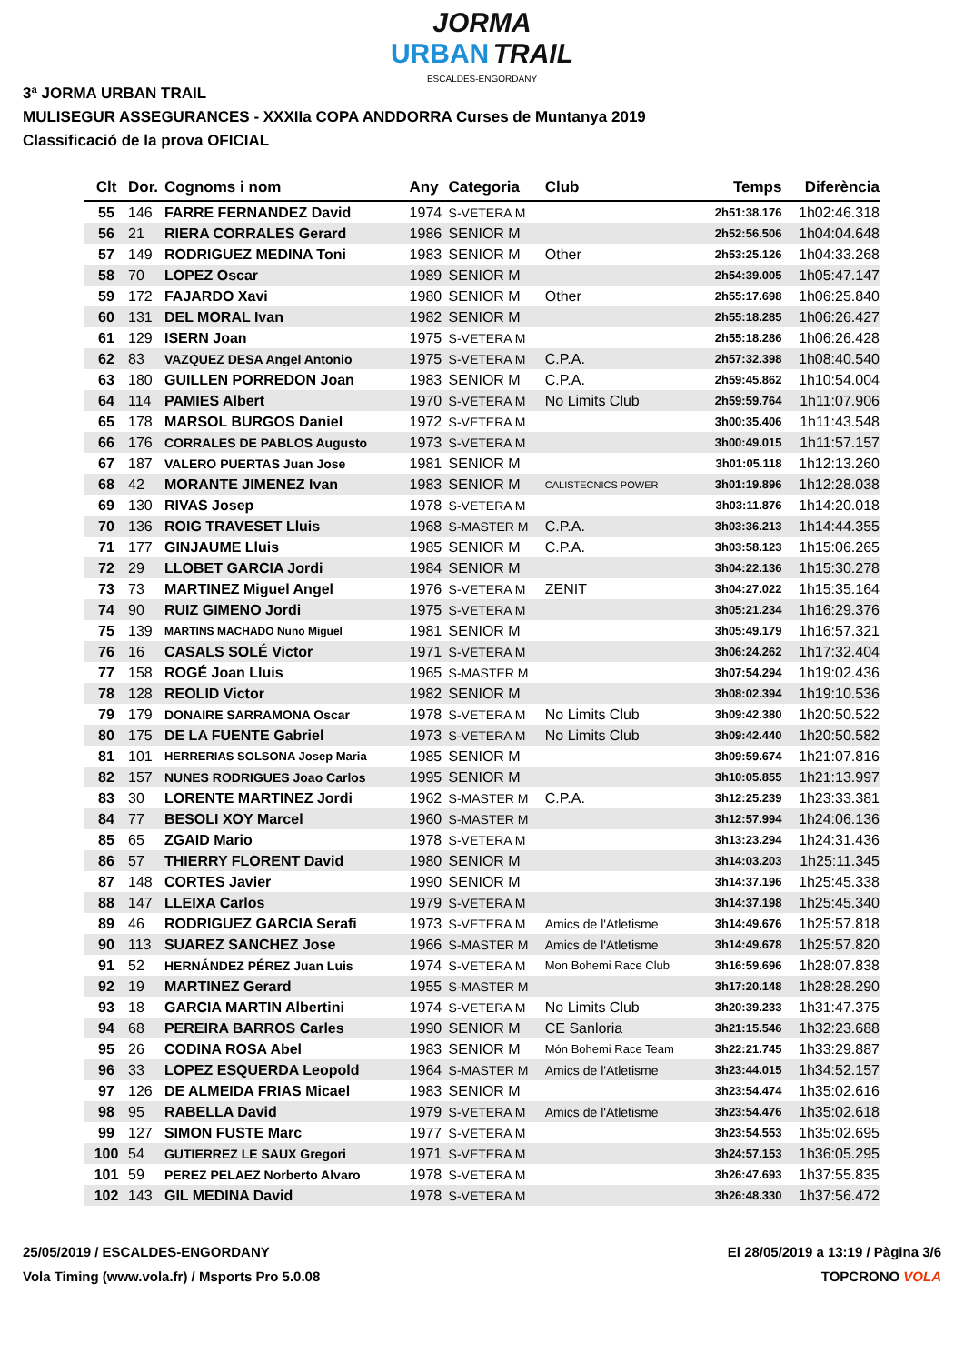JORMA
URBAN TRAIL
ESCALDES-ENGORDANY
3ª JORMA URBAN TRAIL
MULISEGUR ASSEGURANCES - XXXIIa COPA ANDDORRA Curses de Muntanya 2019
Classificació de la prova OFICIAL
| Clt | Dor. | Cognoms i nom | Any | Categoria | Club | Temps | Diferència |
| --- | --- | --- | --- | --- | --- | --- | --- |
| 55 | 146 | FARRE FERNANDEZ David | 1974 | S-VETERA M | | 2h51:38.176 | 1h02:46.318 |
| 56 | 21 | RIERA CORRALES Gerard | 1986 | SENIOR M | | 2h52:56.506 | 1h04:04.648 |
| 57 | 149 | RODRIGUEZ MEDINA Toni | 1983 | SENIOR M | Other | 2h53:25.126 | 1h04:33.268 |
| 58 | 70 | LOPEZ Oscar | 1989 | SENIOR M | | 2h54:39.005 | 1h05:47.147 |
| 59 | 172 | FAJARDO Xavi | 1980 | SENIOR M | Other | 2h55:17.698 | 1h06:25.840 |
| 60 | 131 | DEL MORAL Ivan | 1982 | SENIOR M | | 2h55:18.285 | 1h06:26.427 |
| 61 | 129 | ISERN Joan | 1975 | S-VETERA M | | 2h55:18.286 | 1h06:26.428 |
| 62 | 83 | VAZQUEZ DESA Angel Antonio | 1975 | S-VETERA M | C.P.A. | 2h57:32.398 | 1h08:40.540 |
| 63 | 180 | GUILLEN PORREDON Joan | 1983 | SENIOR M | C.P.A. | 2h59:45.862 | 1h10:54.004 |
| 64 | 114 | PAMIES Albert | 1970 | S-VETERA M | No Limits Club | 2h59:59.764 | 1h11:07.906 |
| 65 | 178 | MARSOL BURGOS Daniel | 1972 | S-VETERA M | | 3h00:35.406 | 1h11:43.548 |
| 66 | 176 | CORRALES DE PABLOS Augusto | 1973 | S-VETERA M | | 3h00:49.015 | 1h11:57.157 |
| 67 | 187 | VALERO PUERTAS Juan Jose | 1981 | SENIOR M | | 3h01:05.118 | 1h12:13.260 |
| 68 | 42 | MORANTE JIMENEZ Ivan | 1983 | SENIOR M | CALISTECNICS POWER | 3h01:19.896 | 1h12:28.038 |
| 69 | 130 | RIVAS Josep | 1978 | S-VETERA M | | 3h03:11.876 | 1h14:20.018 |
| 70 | 136 | ROIG TRAVESET Lluis | 1968 | S-MASTER M | C.P.A. | 3h03:36.213 | 1h14:44.355 |
| 71 | 177 | GINJAUME Lluis | 1985 | SENIOR M | C.P.A. | 3h03:58.123 | 1h15:06.265 |
| 72 | 29 | LLOBET GARCIA Jordi | 1984 | SENIOR M | | 3h04:22.136 | 1h15:30.278 |
| 73 | 73 | MARTINEZ Miguel Angel | 1976 | S-VETERA M | ZENIT | 3h04:27.022 | 1h15:35.164 |
| 74 | 90 | RUIZ GIMENO Jordi | 1975 | S-VETERA M | | 3h05:21.234 | 1h16:29.376 |
| 75 | 139 | MARTINS MACHADO Nuno Miguel | 1981 | SENIOR M | | 3h05:49.179 | 1h16:57.321 |
| 76 | 16 | CASALS SOLÉ Victor | 1971 | S-VETERA M | | 3h06:24.262 | 1h17:32.404 |
| 77 | 158 | ROGÉ Joan Lluis | 1965 | S-MASTER M | | 3h07:54.294 | 1h19:02.436 |
| 78 | 128 | REOLID Victor | 1982 | SENIOR M | | 3h08:02.394 | 1h19:10.536 |
| 79 | 179 | DONAIRE SARRAMONA Oscar | 1978 | S-VETERA M | No Limits Club | 3h09:42.380 | 1h20:50.522 |
| 80 | 175 | DE LA FUENTE Gabriel | 1973 | S-VETERA M | No Limits Club | 3h09:42.440 | 1h20:50.582 |
| 81 | 101 | HERRERIAS SOLSONA Josep Maria | 1985 | SENIOR M | | 3h09:59.674 | 1h21:07.816 |
| 82 | 157 | NUNES RODRIGUES Joao Carlos | 1995 | SENIOR M | | 3h10:05.855 | 1h21:13.997 |
| 83 | 30 | LORENTE MARTINEZ Jordi | 1962 | S-MASTER M | C.P.A. | 3h12:25.239 | 1h23:33.381 |
| 84 | 77 | BESOLI XOY Marcel | 1960 | S-MASTER M | | 3h12:57.994 | 1h24:06.136 |
| 85 | 65 | ZGAID Mario | 1978 | S-VETERA M | | 3h13:23.294 | 1h24:31.436 |
| 86 | 57 | THIERRY FLORENT David | 1980 | SENIOR M | | 3h14:03.203 | 1h25:11.345 |
| 87 | 148 | CORTES Javier | 1990 | SENIOR M | | 3h14:37.196 | 1h25:45.338 |
| 88 | 147 | LLEIXA Carlos | 1979 | S-VETERA M | | 3h14:37.198 | 1h25:45.340 |
| 89 | 46 | RODRIGUEZ GARCIA Serafi | 1973 | S-VETERA M | Amics de l'Atletisme | 3h14:49.676 | 1h25:57.818 |
| 90 | 113 | SUAREZ SANCHEZ Jose | 1966 | S-MASTER M | Amics de l'Atletisme | 3h14:49.678 | 1h25:57.820 |
| 91 | 52 | HERNÁNDEZ PÉREZ Juan Luis | 1974 | S-VETERA M | Mon Bohemi Race Club | 3h16:59.696 | 1h28:07.838 |
| 92 | 19 | MARTINEZ Gerard | 1955 | S-MASTER M | | 3h17:20.148 | 1h28:28.290 |
| 93 | 18 | GARCIA MARTIN Albertini | 1974 | S-VETERA M | No Limits Club | 3h20:39.233 | 1h31:47.375 |
| 94 | 68 | PEREIRA BARROS Carles | 1990 | SENIOR M | CE Sanloria | 3h21:15.546 | 1h32:23.688 |
| 95 | 26 | CODINA ROSA Abel | 1983 | SENIOR M | Món Bohemi Race Team | 3h22:21.745 | 1h33:29.887 |
| 96 | 33 | LOPEZ ESQUERDA Leopold | 1964 | S-MASTER M | Amics de l'Atletisme | 3h23:44.015 | 1h34:52.157 |
| 97 | 126 | DE ALMEIDA FRIAS Micael | 1983 | SENIOR M | | 3h23:54.474 | 1h35:02.616 |
| 98 | 95 | RABELLA David | 1979 | S-VETERA M | Amics de l'Atletisme | 3h23:54.476 | 1h35:02.618 |
| 99 | 127 | SIMON FUSTE Marc | 1977 | S-VETERA M | | 3h23:54.553 | 1h35:02.695 |
| 100 | 54 | GUTIERREZ LE SAUX Gregori | 1971 | S-VETERA M | | 3h24:57.153 | 1h36:05.295 |
| 101 | 59 | PEREZ PELAEZ Norberto Alvaro | 1978 | S-VETERA M | | 3h26:47.693 | 1h37:55.835 |
| 102 | 143 | GIL MEDINA David | 1978 | S-VETERA M | | 3h26:48.330 | 1h37:56.472 |
25/05/2019 / ESCALDES-ENGORDANY El 28/05/2019 a 13:19 / Pàgina 3/6
Vola Timing (www.vola.fr) / Msports Pro 5.0.08 TOPCRONO VOLA